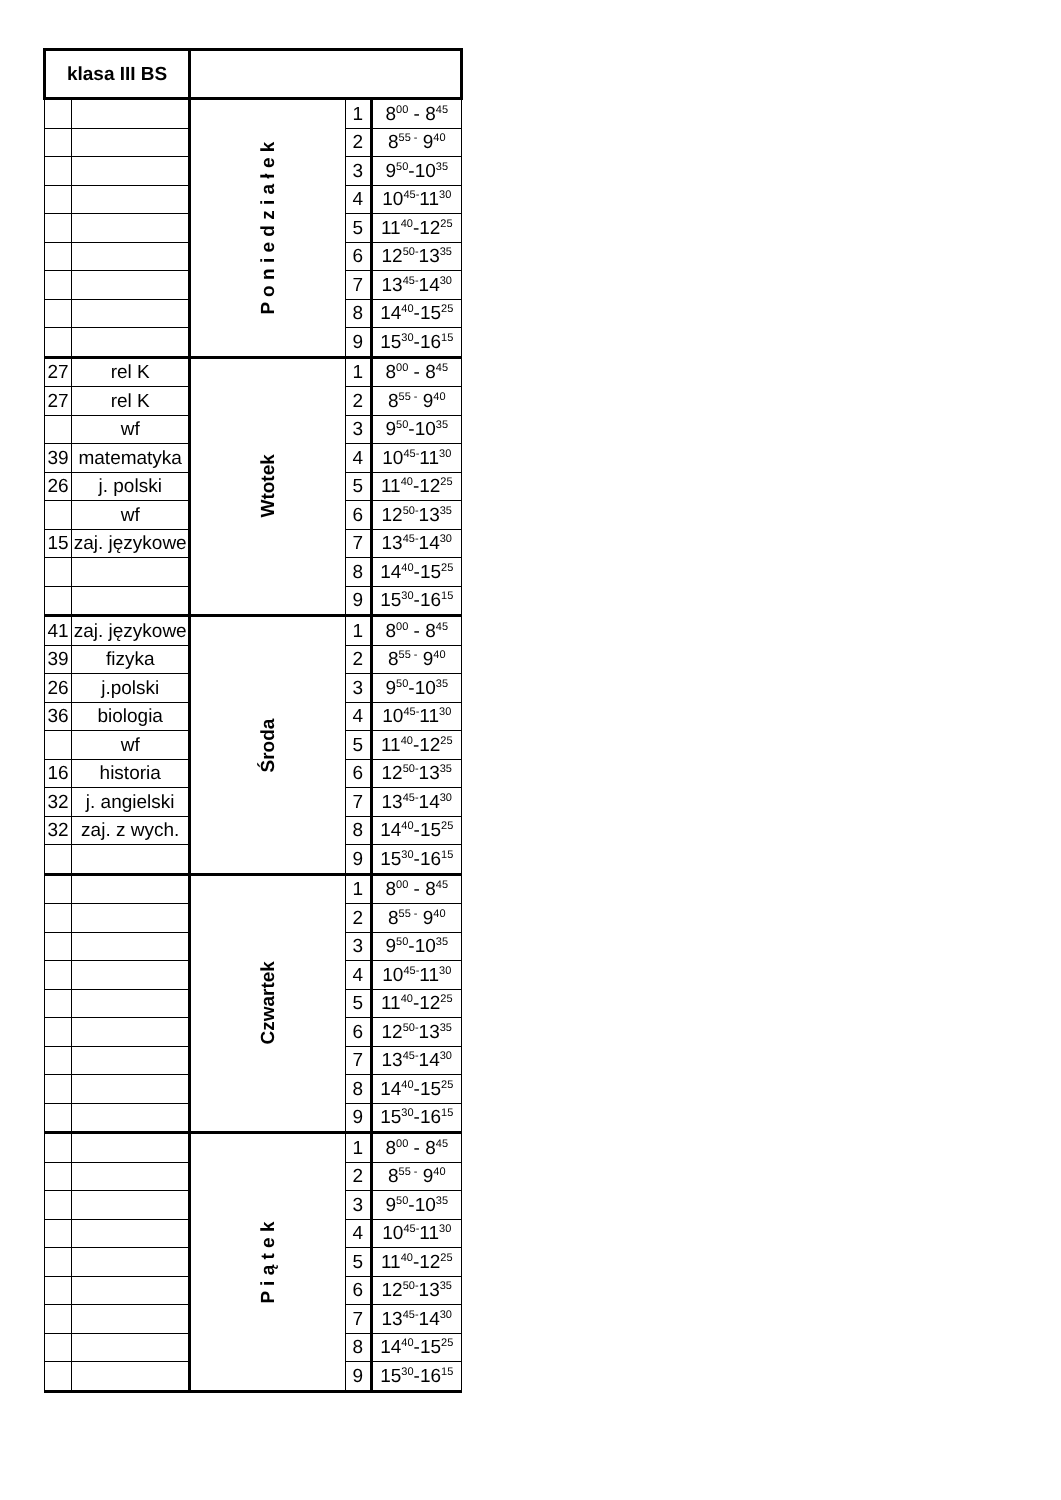| klasa III BS | | | | |
| --- | --- | --- | --- | --- |
| | | P o n i e d z i a ł e k | 1 | 8<sup>00</sup> - 8<sup>45</sup> |
| | | | 2 | 8<sup>55 -</sup> 9<sup>40</sup> |
| | | | 3 | 9<sup>50</sup>-10<sup>35</sup> |
| | | | 4 | 10<sup>45-</sup>11<sup>30</sup> |
| | | | 5 | 11<sup>40</sup>-12<sup>25</sup> |
| | | | 6 | 12<sup>50-</sup>13<sup>35</sup> |
| | | | 7 | 13<sup>45-</sup>14<sup>30</sup> |
| | | | 8 | 14<sup>40</sup>-15<sup>25</sup> |
| | | | 9 | 15<sup>30</sup>-16<sup>15</sup> |
| 27 | rel K | Wtotek | 1 | 8<sup>00</sup> - 8<sup>45</sup> |
| 27 | rel K | | 2 | 8<sup>55 -</sup> 9<sup>40</sup> |
| | wf | | 3 | 9<sup>50</sup>-10<sup>35</sup> |
| 39 | matematyka | | 4 | 10<sup>45-</sup>11<sup>30</sup> |
| 26 | j. polski | | 5 | 11<sup>40</sup>-12<sup>25</sup> |
| | wf | | 6 | 12<sup>50-</sup>13<sup>35</sup> |
| 15 | zaj. językowe | | 7 | 13<sup>45-</sup>14<sup>30</sup> |
| | | | 8 | 14<sup>40</sup>-15<sup>25</sup> |
| | | | 9 | 15<sup>30</sup>-16<sup>15</sup> |
| 41 | zaj. językowe | Środa | 1 | 8<sup>00</sup> - 8<sup>45</sup> |
| 39 | fizyka | | 2 | 8<sup>55 -</sup> 9<sup>40</sup> |
| 26 | j.polski | | 3 | 9<sup>50</sup>-10<sup>35</sup> |
| 36 | biologia | | 4 | 10<sup>45-</sup>11<sup>30</sup> |
| | wf | | 5 | 11<sup>40</sup>-12<sup>25</sup> |
| 16 | historia | | 6 | 12<sup>50-</sup>13<sup>35</sup> |
| 32 | j. angielski | | 7 | 13<sup>45-</sup>14<sup>30</sup> |
| 32 | zaj. z wych. | | 8 | 14<sup>40</sup>-15<sup>25</sup> |
| | | | 9 | 15<sup>30</sup>-16<sup>15</sup> |
| | | Czwartek | 1 | 8<sup>00</sup> - 8<sup>45</sup> |
| | | | 2 | 8<sup>55 -</sup> 9<sup>40</sup> |
| | | | 3 | 9<sup>50</sup>-10<sup>35</sup> |
| | | | 4 | 10<sup>45-</sup>11<sup>30</sup> |
| | | | 5 | 11<sup>40</sup>-12<sup>25</sup> |
| | | | 6 | 12<sup>50-</sup>13<sup>35</sup> |
| | | | 7 | 13<sup>45-</sup>14<sup>30</sup> |
| | | | 8 | 14<sup>40</sup>-15<sup>25</sup> |
| | | | 9 | 15<sup>30</sup>-16<sup>15</sup> |
| | | P i ą t e k | 1 | 8<sup>00</sup> - 8<sup>45</sup> |
| | | | 2 | 8<sup>55 -</sup> 9<sup>40</sup> |
| | | | 3 | 9<sup>50</sup>-10<sup>35</sup> |
| | | | 4 | 10<sup>45-</sup>11<sup>30</sup> |
| | | | 5 | 11<sup>40</sup>-12<sup>25</sup> |
| | | | 6 | 12<sup>50-</sup>13<sup>35</sup> |
| | | | 7 | 13<sup>45-</sup>14<sup>30</sup> |
| | | | 8 | 14<sup>40</sup>-15<sup>25</sup> |
| | | | 9 | 15<sup>30</sup>-16<sup>15</sup> |